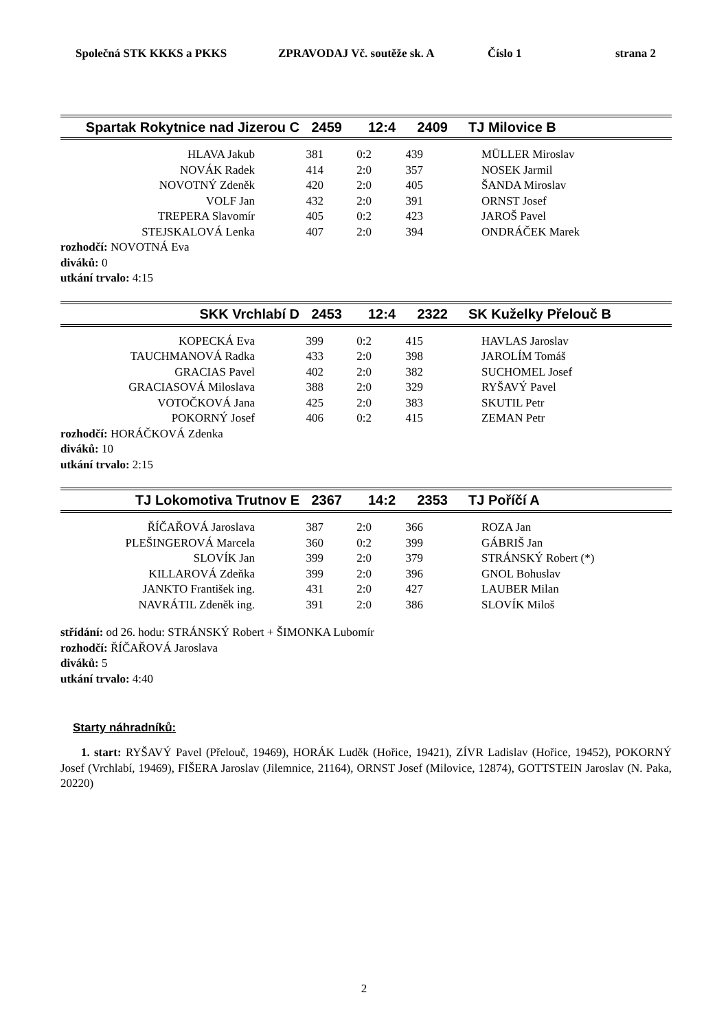Společná STK KKKS a PKKS ZPRAVODAJ Vč. soutěže sk. A Číslo 1 strana 2
| Spartak Rokytnice nad Jizerou C | 2459 | 12:4 | 2409 | TJ Milovice B |
| HLAVA Jakub | 381 | 0:2 | 439 | MÜLLER Miroslav |
| NOVÁK Radek | 414 | 2:0 | 357 | NOSEK Jarmil |
| NOVOTNÝ Zdeněk | 420 | 2:0 | 405 | ŠANDA Miroslav |
| VOLF Jan | 432 | 2:0 | 391 | ORNST Josef |
| TREPERA Slavomír | 405 | 0:2 | 423 | JAROŠ Pavel |
| STEJSKALOVÁ Lenka | 407 | 2:0 | 394 | ONDRÁČEK Marek |
rozhodčí: NOVOTNÁ Eva
diváků: 0
utkání trvalo: 4:15
| SKK Vrchlabí D | 2453 | 12:4 | 2322 | SK Kuželky Přelouč B |
| KOPECKÁ Eva | 399 | 0:2 | 415 | HAVLAS Jaroslav |
| TAUCHMANOVÁ Radka | 433 | 2:0 | 398 | JAROLÍM Tomáš |
| GRACIAS Pavel | 402 | 2:0 | 382 | SUCHOMEL Josef |
| GRACIASOVÁ Miloslava | 388 | 2:0 | 329 | RYŠAVÝ Pavel |
| VOTOČKOVÁ Jana | 425 | 2:0 | 383 | SKUTIL Petr |
| POKORNÝ Josef | 406 | 0:2 | 415 | ZEMAN Petr |
rozhodčí: HORÁČKOVÁ Zdenka
diváků: 10
utkání trvalo: 2:15
| TJ Lokomotiva Trutnov E | 2367 | 14:2 | 2353 | TJ Poříčí A |
| ŘÍČAŘOVÁ Jaroslava | 387 | 2:0 | 366 | ROZA Jan |
| PLEŠINGEROVÁ Marcela | 360 | 0:2 | 399 | GÁBRIŠ Jan |
| SLOVÍK Jan | 399 | 2:0 | 379 | STRÁNSKÝ Robert (*) |
| KILLAROVÁ Zdeňka | 399 | 2:0 | 396 | GNOL Bohuslav |
| JANKTO František ing. | 431 | 2:0 | 427 | LAUBER Milan |
| NAVRÁTIL Zdeněk ing. | 391 | 2:0 | 386 | SLOVÍK Miloš |
střídání: od 26. hodu: STRÁNSKÝ Robert + ŠIMONKA Lubomír
rozhodčí: ŘÍČAŘOVÁ Jaroslava
diváků: 5
utkání trvalo: 4:40
Starty náhradníků:
1. start: RYŠAVÝ Pavel (Přelouč, 19469), HORÁK Luděk (Hořice, 19421), ZÍVR Ladislav (Hořice, 19452), POKORNÝ Josef (Vrchlabí, 19469), FIŠERA Jaroslav (Jilemnice, 21164), ORNST Josef (Milovice, 12874), GOTTSTEIN Jaroslav (N. Paka, 20220)
2